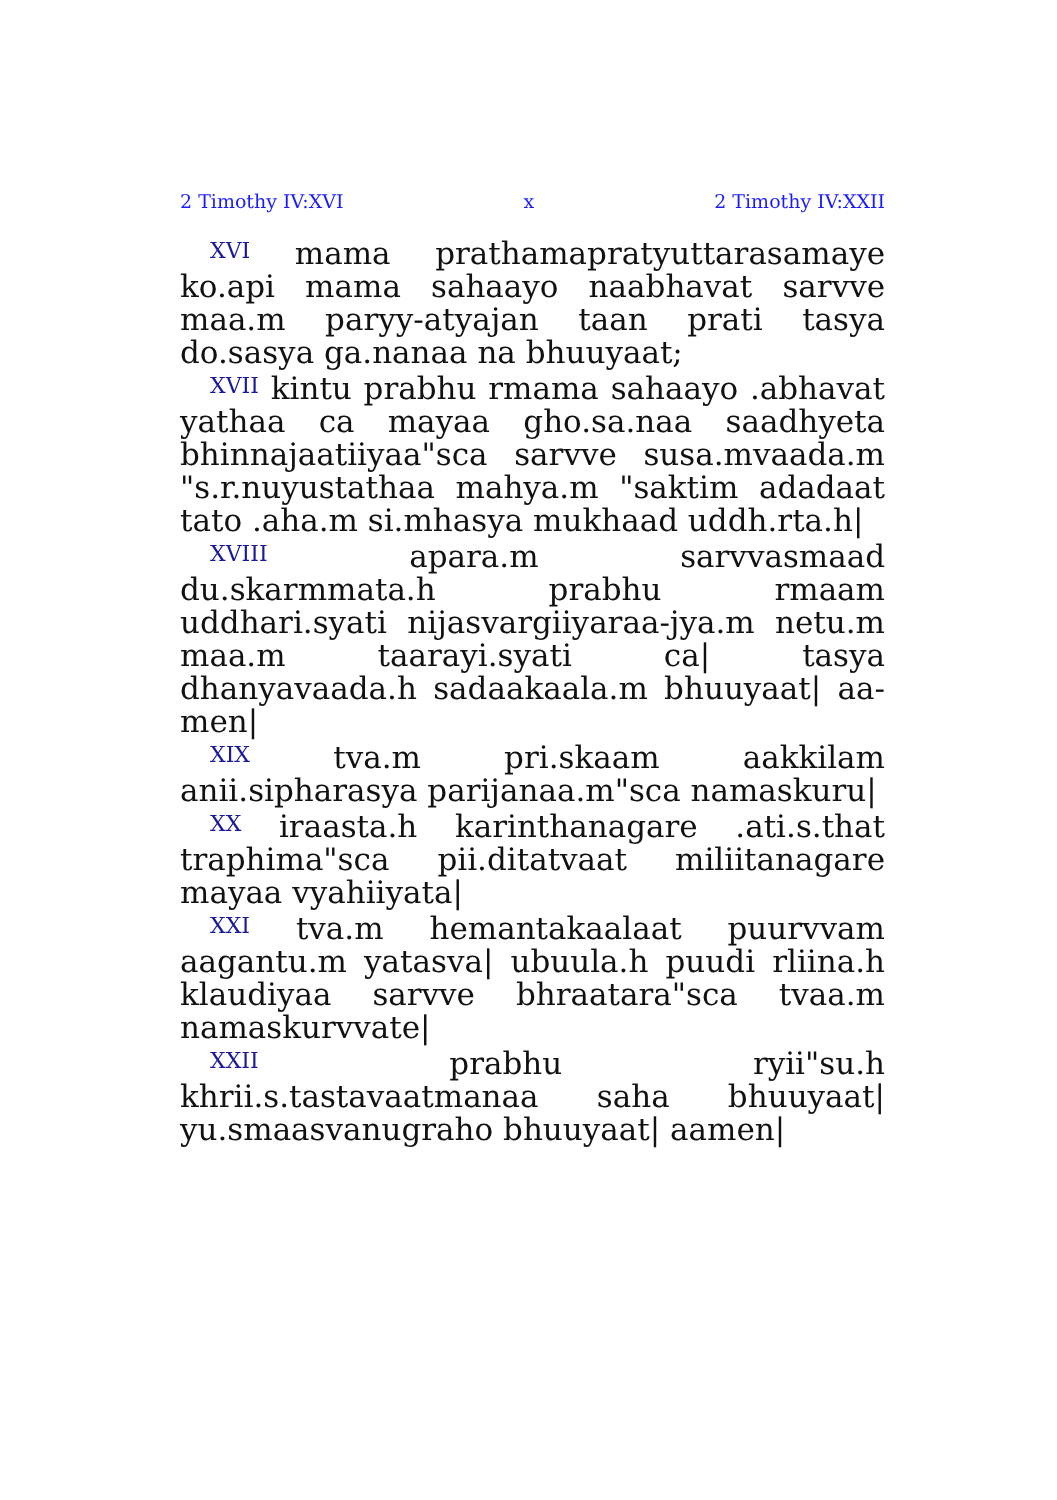2 Timothy IV:XVI x 2 Timothy IV:XXII
<sup>XVI</sup> mama prathamapratyuttarasamaye ko.api mama sahaayo naabhavat sarvve maa.m paryy-atyajan taan prati tasya do.sasya ga.nanaa na bhuuyaat;
<sup>XVII</sup> kintu prabhu rmama sahaayo .abhavat yathaa ca mayaa gho.sa.naa saadhyeta bhinnajaatiiyaa"sca sarvve susa.mvaada.m "s.r.nuyustathaa mahya.m "saktim adadaat tato .aha.m si.mhasya mukhaad uddh.rta.h|
<sup>XVIII</sup> apara.m sarvvasmaad du.skarmmata.h prabhu rmaam uddhari.syati nijasvargiiyaraa-jya.m netu.m maa.m taarayi.syati ca| tasya dhanyavaada.h sadaakaala.m bhuuyaat| aa-men|
<sup>XIX</sup> tva.m pri.skaam aakkilam anii.sipharasya parijanaa.m"sca namaskuru|
<sup>XX</sup> iraasta.h karinthanagare .ati.s.that traphima"sca pii.ditatvaat miliitanagare mayaa vyahiiyata|
<sup>XXI</sup> tva.m hemantakaalaat puurvvam aagantu.m yatasva| ubuula.h puudi rliina.h klaudiyaa sarvve bhraatara"sca tvaa.m namaskurvvate|
<sup>XXII</sup> prabhu ryii"su.h khrii.s.tastavaatmanaa saha bhuuyaat| yu.smaasvanugraho bhuuyaat| aamen|